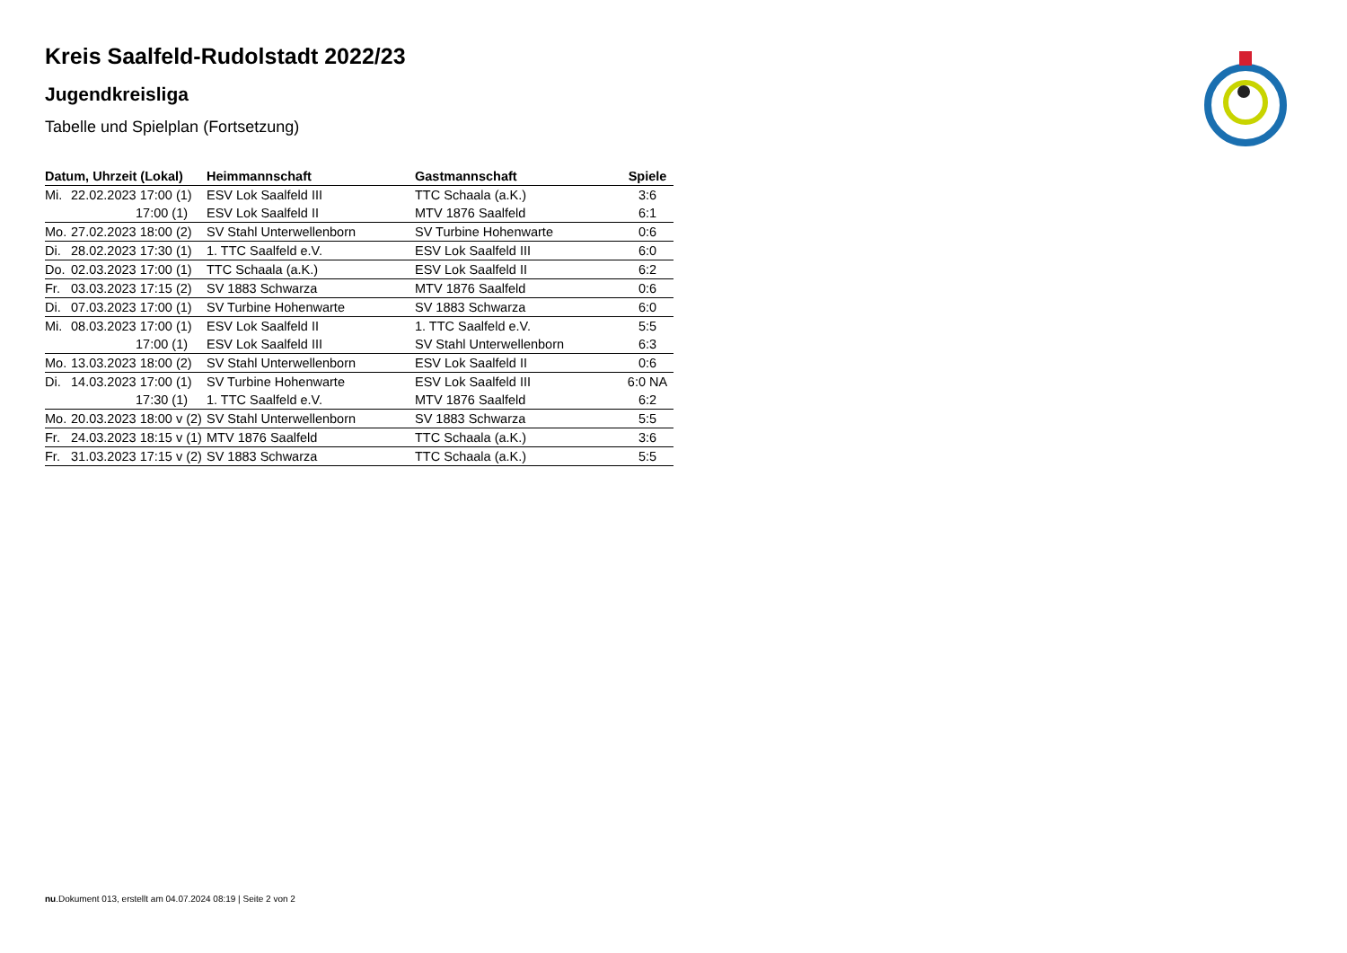Kreis Saalfeld-Rudolstadt 2022/23
Jugendkreisliga
Tabelle und Spielplan (Fortsetzung)
| Datum, Uhrzeit (Lokal) | Heimmannschaft | Gastmannschaft | Spiele |
| --- | --- | --- | --- |
| Mi. 22.02.2023 17:00 (1) | ESV Lok Saalfeld III | TTC Schaala (a.K.) | 3:6 |
| 17:00 (1) | ESV Lok Saalfeld II | MTV 1876 Saalfeld | 6:1 |
| Mo. 27.02.2023 18:00 (2) | SV Stahl Unterwellenborn | SV Turbine Hohenwarte | 0:6 |
| Di. 28.02.2023 17:30 (1) | 1. TTC Saalfeld e.V. | ESV Lok Saalfeld III | 6:0 |
| Do. 02.03.2023 17:00 (1) | TTC Schaala (a.K.) | ESV Lok Saalfeld II | 6:2 |
| Fr. 03.03.2023 17:15 (2) | SV 1883 Schwarza | MTV 1876 Saalfeld | 0:6 |
| Di. 07.03.2023 17:00 (1) | SV Turbine Hohenwarte | SV 1883 Schwarza | 6:0 |
| Mi. 08.03.2023 17:00 (1) | ESV Lok Saalfeld II | 1. TTC Saalfeld e.V. | 5:5 |
| 17:00 (1) | ESV Lok Saalfeld III | SV Stahl Unterwellenborn | 6:3 |
| Mo. 13.03.2023 18:00 (2) | SV Stahl Unterwellenborn | ESV Lok Saalfeld II | 0:6 |
| Di. 14.03.2023 17:00 (1) | SV Turbine Hohenwarte | ESV Lok Saalfeld III | 6:0 NA |
| 17:30 (1) | 1. TTC Saalfeld e.V. | MTV 1876 Saalfeld | 6:2 |
| Mo. 20.03.2023 18:00 v (2) | SV Stahl Unterwellenborn | SV 1883 Schwarza | 5:5 |
| Fr. 24.03.2023 18:15 v (1) | MTV 1876 Saalfeld | TTC Schaala (a.K.) | 3:6 |
| Fr. 31.03.2023 17:15 v (2) | SV 1883 Schwarza | TTC Schaala (a.K.) | 5:5 |
nu.Dokument 013, erstellt am 04.07.2024 08:19 | Seite 2 von 2